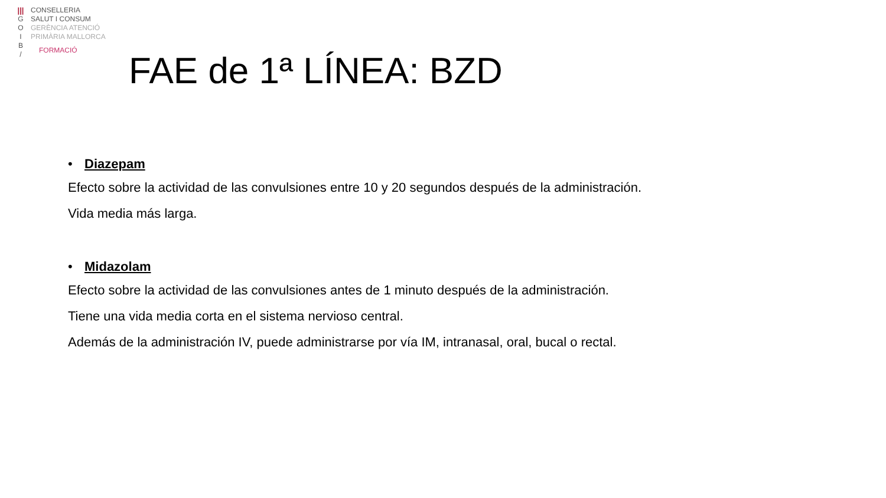|||
G
O
I
B
/
CONSELLERIA
SALUT I CONSUM
GERÈNCIA ATENCIÓ
PRIMÀRIA MALLORCA
FORMACIÓ
FAE de 1ª LÍNEA: BZD
• Diazepam
Efecto sobre la actividad de las convulsiones entre 10 y 20 segundos después de la administración.
Vida media más larga.
• Midazolam
Efecto sobre la actividad de las convulsiones antes de 1 minuto después de la administración.
Tiene una vida media corta en el sistema nervioso central.
Además de la administración IV, puede administrarse por vía IM, intranasal, oral, bucal o rectal.